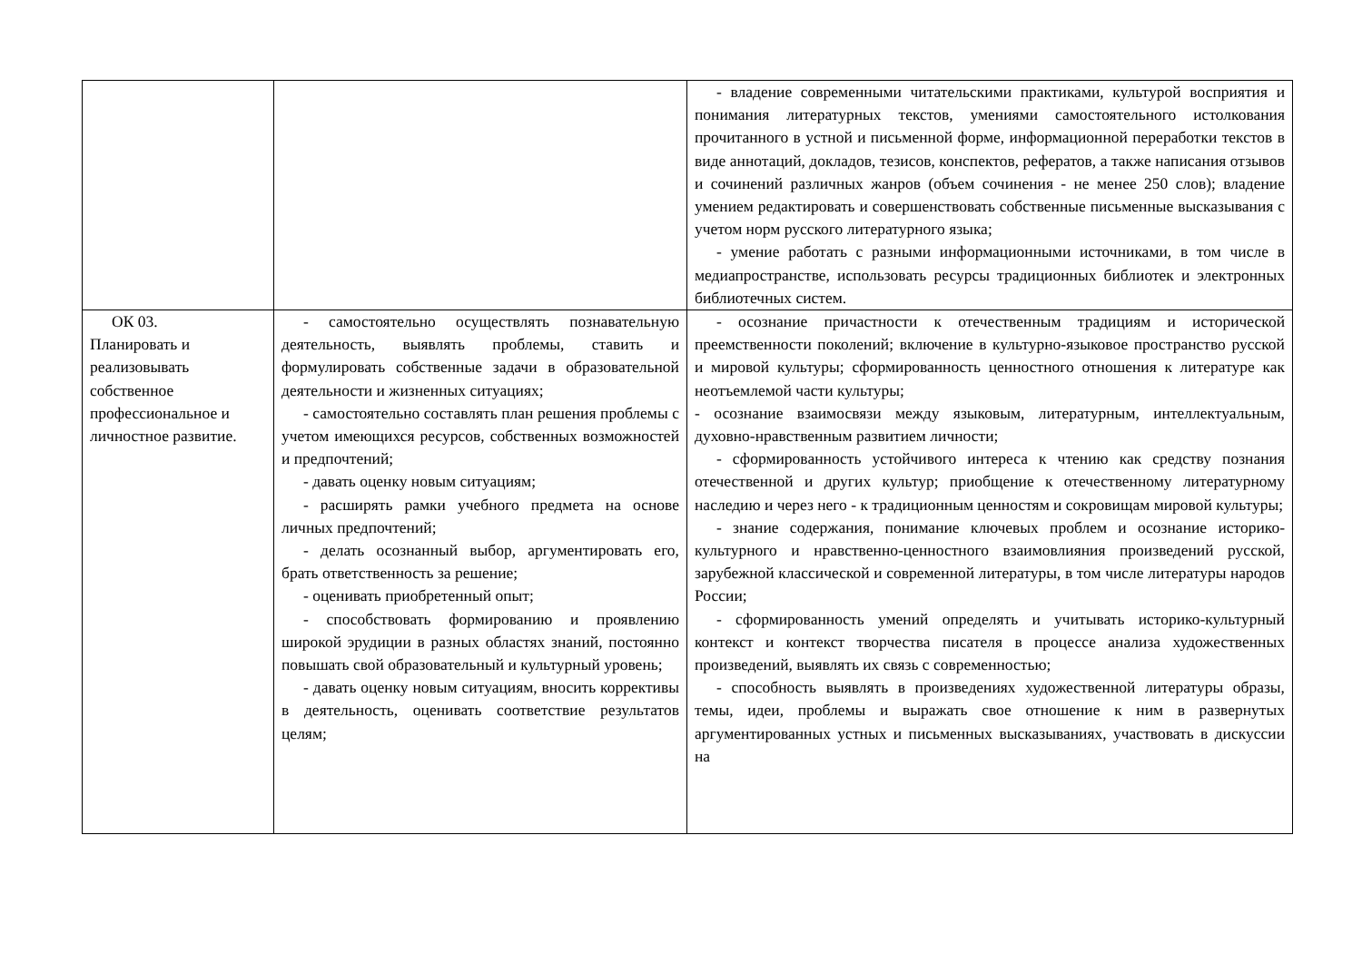| | | - владение современными читательскими практиками, культурой восприятия и понимания литературных текстов, умениями самостоятельного истолкования прочитанного в устной и письменной форме, информационной переработки текстов в виде аннотаций, докладов, тезисов, конспектов, рефератов, а также написания отзывов и сочинений различных жанров (объем сочинения - не менее 250 слов); владение умением редактировать и совершенствовать собственные письменные высказывания с учетом норм русского литературного языка; - умение работать с разными информационными источниками, в том числе в медиапространстве, использовать ресурсы традиционных библиотек и электронных библиотечных систем. |
| ОК 03. Планировать и реализовывать собственное профессиональное и личностное развитие. | - самостоятельно осуществлять познавательную деятельность, выявлять проблемы, ставить и формулировать собственные задачи в образовательной деятельности и жизненных ситуациях; - самостоятельно составлять план решения проблемы с учетом имеющихся ресурсов, собственных возможностей и предпочтений; - давать оценку новым ситуациям; - расширять рамки учебного предмета на основе личных предпочтений; - делать осознанный выбор, аргументировать его, брать ответственность за решение; - оценивать приобретенный опыт; - способствовать формированию и проявлению широкой эрудиции в разных областях знаний, постоянно повышать свой образовательный и культурный уровень; - давать оценку новым ситуациям, вносить коррективы в деятельность, оценивать соответствие результатов целям; | - осознание причастности к отечественным традициям и исторической преемственности поколений; включение в культурно-языковое пространство русской и мировой культуры; сформированность ценностного отношения к литературе как неотъемлемой части культуры; - осознание взаимосвязи между языковым, литературным, интеллектуальным, духовно-нравственным развитием личности; - сформированность устойчивого интереса к чтению как средству познания отечественной и других культур; приобщение к отечественному литературному наследию и через него - к традиционным ценностям и сокровищам мировой культуры; - знание содержания, понимание ключевых проблем и осознание историко-культурного и нравственно-ценностного взаимовлияния произведений русской, зарубежной классической и современной литературы, в том числе литературы народов России; - сформированность умений определять и учитывать историко-культурный контекст и контекст творчества писателя в процессе анализа художественных произведений, выявлять их связь с современностью; - способность выявлять в произведениях художественной литературы образы, темы, идеи, проблемы и выражать свое отношение к ним в развернутых аргументированных устных и письменных высказываниях, участвовать в дискуссии на |